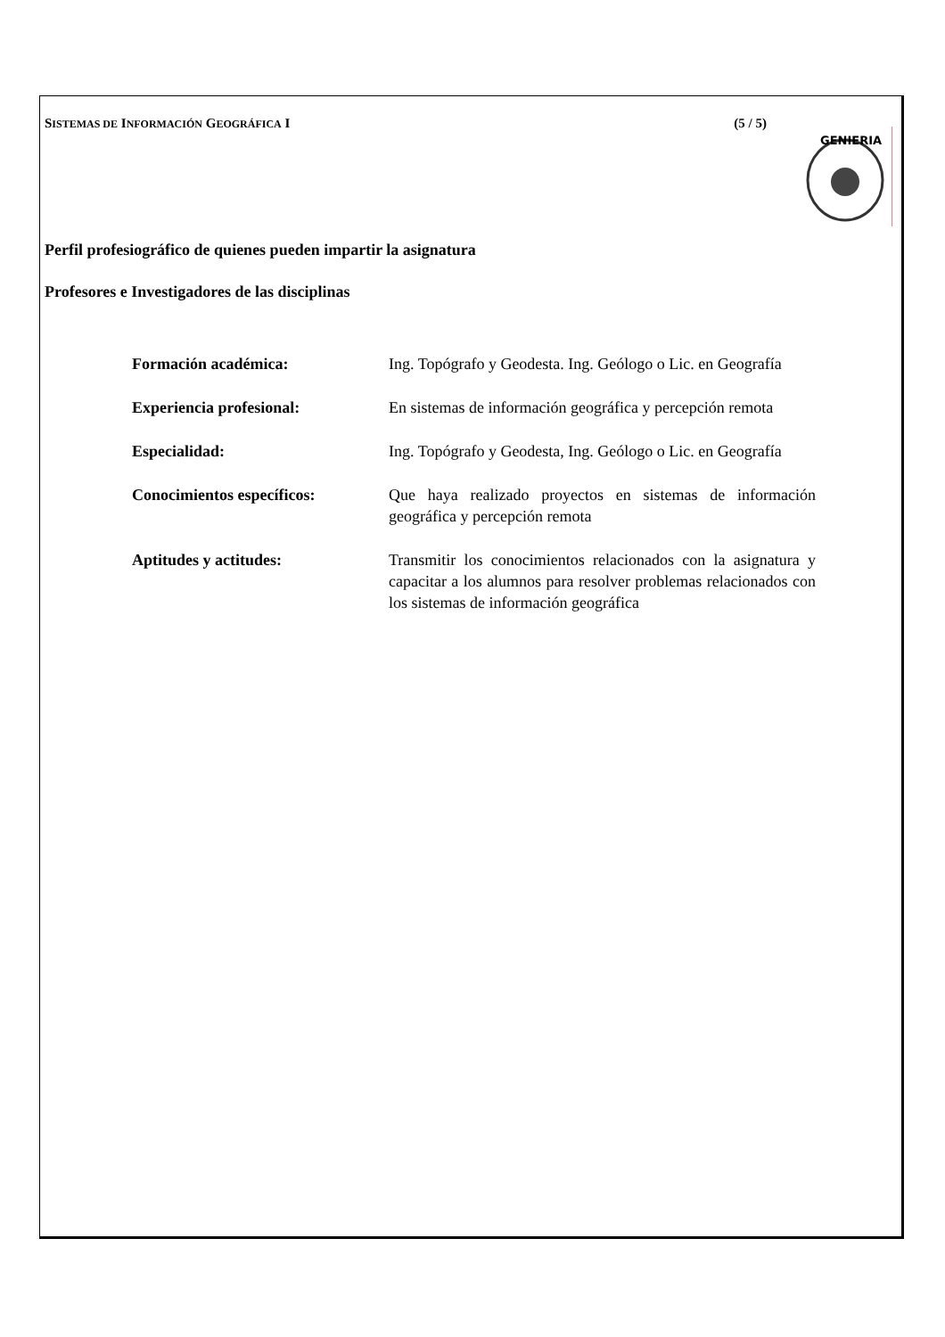SISTEMAS DE INFORMACIÓN GEOGRÁFICA I (5 / 5)
GENIERIA
Perfil profesiográfico de quienes pueden impartir la asignatura
Profesores e Investigadores de las disciplinas
Formación académica: Ing. Topógrafo y Geodesta. Ing. Geólogo o Lic. en Geografía
Experiencia profesional: En sistemas de información geográfica y percepción remota
Especialidad: Ing. Topógrafo y Geodesta, Ing. Geólogo o Lic. en Geografía
Conocimientos específicos: Que haya realizado proyectos en sistemas de información geográfica y percepción remota
Aptitudes y actitudes: Transmitir los conocimientos relacionados con la asignatura y capacitar a los alumnos para resolver problemas relacionados con los sistemas de información geográfica